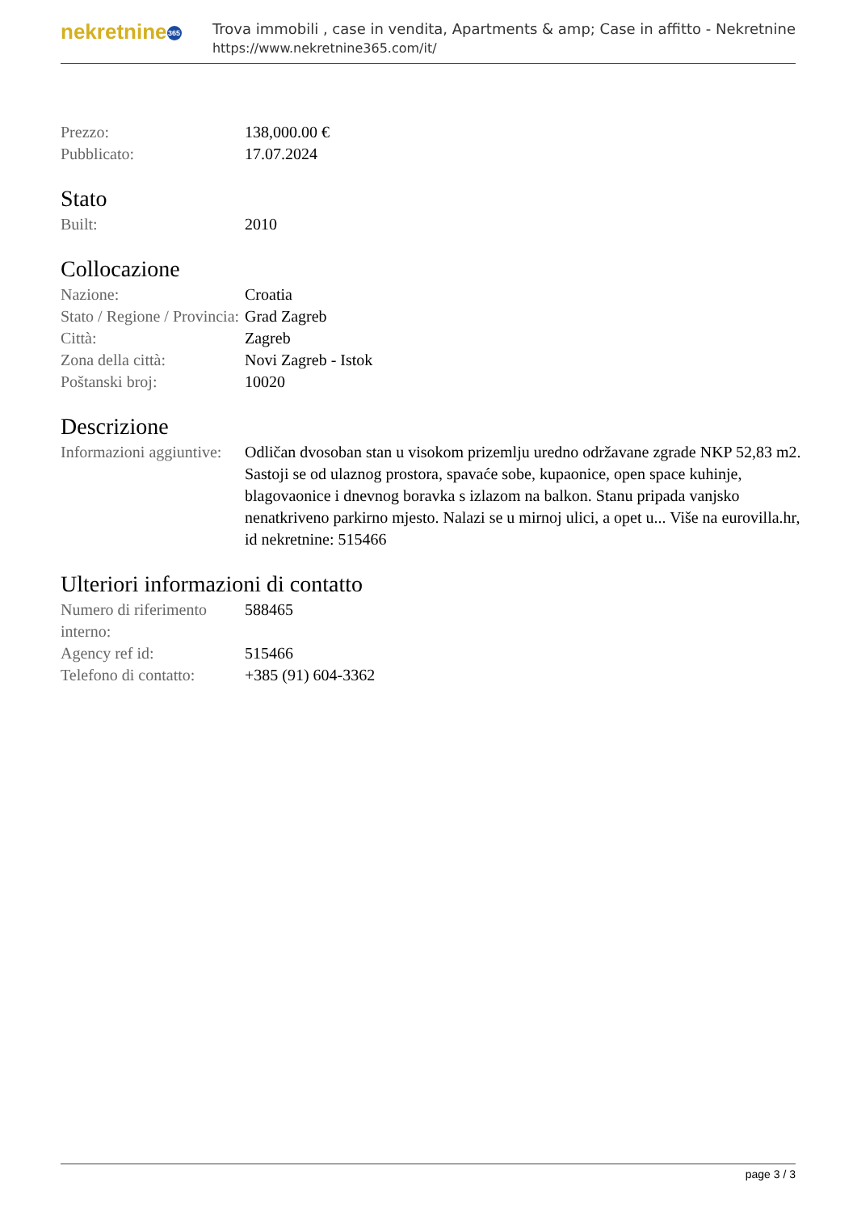nekretnine 365
Trova immobili , case in vendita, Apartments & amp; Case in affitto - Nekretnine
https://www.nekretnine365.com/it/
| Prezzo: | 138,000.00 € |
| Pubblicato: | 17.07.2024 |
Stato
| Built: | 2010 |
Collocazione
| Nazione: | Croatia |
| Stato / Regione / Provincia: | Grad Zagreb |
| Città: | Zagreb |
| Zona della città: | Novi Zagreb - Istok |
| Poštanski broj: | 10020 |
Descrizione
| Informazioni aggiuntive: | Odličan dvosoban stan u visokom prizemlju uredno održavane zgrade NKP 52,83 m2. Sastoji se od ulaznog prostora, spavaće sobe, kupaonice, open space kuhinje, blagovaonice i dnevnog boravka s izlazom na balkon. Stanu pripada vanjsko nenatkriveno parkirno mjesto. Nalazi se u mirnoj ulici, a opet u... Više na eurovilla.hr, id nekretnine: 515466 |
Ulteriori informazioni di contatto
| Numero di riferimento interno: | 588465 |
| Agency ref id: | 515466 |
| Telefono di contatto: | +385 (91) 604-3362 |
page 3 / 3